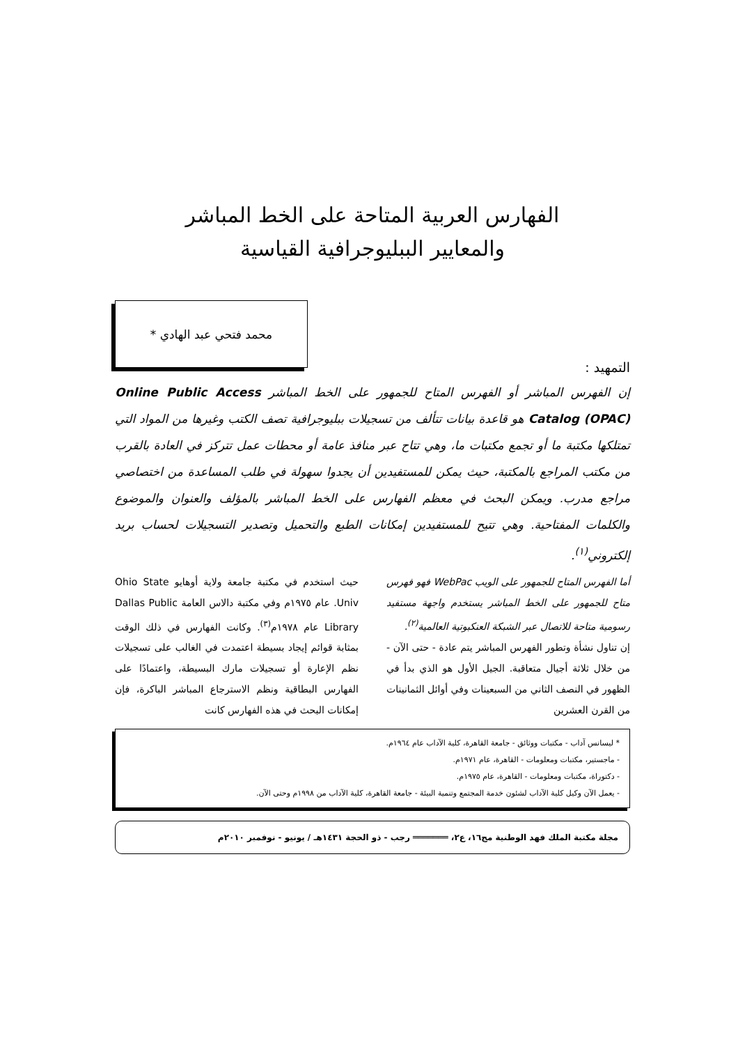الفهارس العربية المتاحة على الخط المباشر
والمعايير الببليوجرافية القياسية
محمد فتحي عبد الهادي *
التمهيد :
إن الفهرس المباشر أو الفهرس المتاح للجمهور على الخط المباشر Online Public Access Catalog (OPAC) هو قاعدة بيانات تتألف من تسجيلات ببليوجرافية تصف الكتب وغيرها من المواد التي تمتلكها مكتبة ما أو تجمع مكتبات ما، وهي تتاح عبر منافذ عامة أو محطات عمل تتركز في العادة بالقرب من مكتب المراجع بالمكتبة، حيث يمكن للمستفيدين أن يجدوا سهولة في طلب المساعدة من اختصاصي مراجع مدرب. ويمكن البحث في معظم الفهارس على الخط المباشر بالمؤلف والعنوان والموضوع والكلمات المفتاحية. وهي تتيح للمستفيدين إمكانات الطبع والتحميل وتصدير التسجيلات لحساب بريد إلكتروني<sup>(١)</sup>.
أما الفهرس المتاح للجمهور على الويب WebPac فهو فهرس متاح للجمهور على الخط المباشر يستخدم واجهة مستفيد رسومية متاحة للاتصال عبر الشبكة العنكبوتية العالمية<sup>(٢)</sup>.
إن تناول نشأة وتطور الفهرس المباشر يتم عادة - حتى الآن - من خلال ثلاثة أجيال متعاقبة. الجيل الأول هو الذي بدأ في الظهور في النصف الثاني من السبعينات وفي أوائل الثمانينات من القرن العشرين
حيث استخدم في مكتبة جامعة ولاية أوهايو Ohio State Univ. عام ١٩٧٥م وفي مكتبة دالاس العامة Dallas Public Library عام ١٩٧٨م<sup>(٣)</sup>. وكانت الفهارس في ذلك الوقت بمثابة قوائم إيجاد بسيطة اعتمدت في الغالب على تسجيلات نظم الإعارة أو تسجيلات مارك البسيطة، واعتمادًا على الفهارس البطاقية ونظم الاسترجاع المباشر الباكرة، فإن إمكانات البحث في هذه الفهارس كانت
* ليسانس آداب - مكتبات ووثائق - جامعة القاهرة، كلية الآداب عام ١٩٦٤م.
- ماجستير، مكتبات ومعلومات - القاهرة، عام ١٩٧١م.
- دكتوراة، مكتبات ومعلومات - القاهرة، عام ١٩٧٥م.
- يعمل الآن وكيل كلية الآداب لشئون خدمة المجتمع وتنمية البيئة - جامعة القاهرة، كلية الآداب من ١٩٩٨م وحتى الآن.
مجلة مكتبة الملك فهد الوطنية مج١٦، ع٢، ═══════ رجب - ذو الحجة ١٤٣١هـ / يونيو - نوفمبر ٢٠١٠م